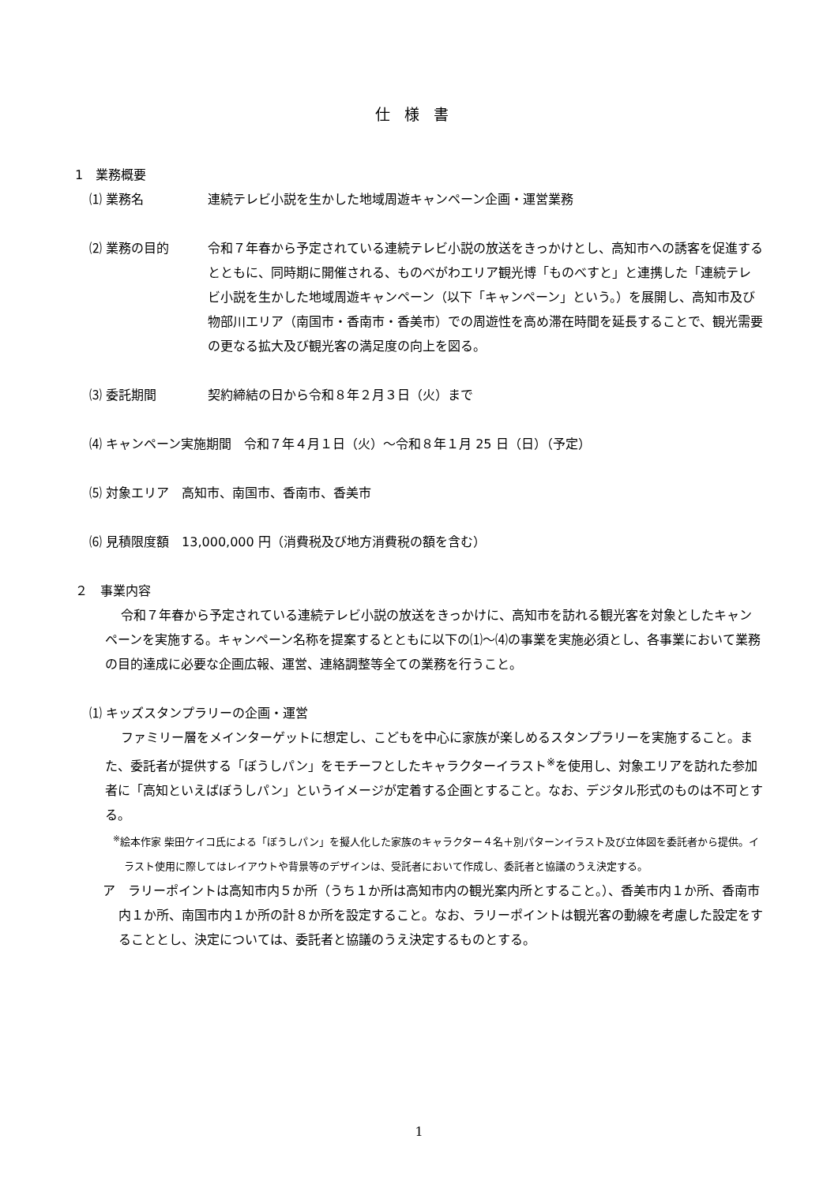仕様書
1　業務概要
⑴ 業務名 連続テレビ小説を生かした地域周遊キャンペーン企画・運営業務
⑵ 業務の目的 令和７年春から予定されている連続テレビ小説の放送をきっかけとし、高知市への誘客を促進するとともに、同時期に開催される、ものべがわエリア観光博「ものべすと」と連携した「連続テレビ小説を生かした地域周遊キャンペーン（以下「キャンペーン」という。）を展開し、高知市及び物部川エリア（南国市・香南市・香美市）での周遊性を高め滞在時間を延長することで、観光需要の更なる拡大及び観光客の満足度の向上を図る。
⑶ 委託期間 契約締結の日から令和８年２月３日（火）まで
⑷ キャンペーン実施期間　令和７年４月１日（火）～令和８年１月 25 日（日）（予定）
⑸ 対象エリア　高知市、南国市、香南市、香美市
⑹ 見積限度額　13,000,000 円（消費税及び地方消費税の額を含む）
２　事業内容
令和７年春から予定されている連続テレビ小説の放送をきっかけに、高知市を訪れる観光客を対象としたキャンペーンを実施する。キャンペーン名称を提案するとともに以下の⑴～⑷の事業を実施必須とし、各事業において業務の目的達成に必要な企画広報、運営、連絡調整等全ての業務を行うこと。
⑴ キッズスタンプラリーの企画・運営
ファミリー層をメインターゲットに想定し、こどもを中心に家族が楽しめるスタンプラリーを実施すること。また、委託者が提供する「ぼうしパン」をモチーフとしたキャラクターイラスト<sup>※</sup>を使用し、対象エリアを訪れた参加者に「高知といえばぼうしパン」というイメージが定着する企画とすること。なお、デジタル形式のものは不可とする。
<sup>※</sup>絵本作家 柴田ケイコ氏による「ぼうしパン」を擬人化した家族のキャラクター４名＋別パターンイラスト及び立体図を委託者から提供。イラスト使用に際してはレイアウトや背景等のデザインは、受託者において作成し、委託者と協議のうえ決定する。
ア　ラリーポイントは高知市内５か所（うち１か所は高知市内の観光案内所とすること。）、香美市内１か所、香南市内１か所、南国市内１か所の計８か所を設定すること。なお、ラリーポイントは観光客の動線を考慮した設定をすることとし、決定については、委託者と協議のうえ決定するものとする。
1